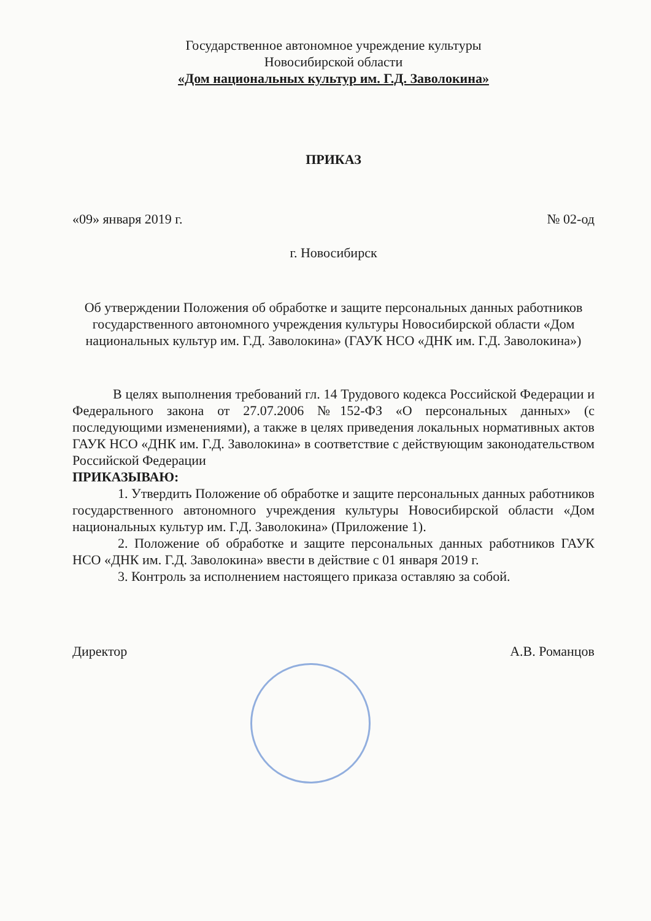Государственное автономное учреждение культуры
Новосибирской области
«Дом национальных культур им. Г.Д. Заволокина»
ПРИКАЗ
«09» января 2019 г. № 02-од
г. Новосибирск
Об утверждении Положения об обработке и защите персональных данных работников государственного автономного учреждения культуры Новосибирской области «Дом национальных культур им. Г.Д. Заволокина» (ГАУК НСО «ДНК им. Г.Д. Заволокина»)
В целях выполнения требований гл. 14 Трудового кодекса Российской Федерации и Федерального закона от 27.07.2006 №152-ФЗ «О персональных данных» (с последующими изменениями), а также в целях приведения локальных нормативных актов ГАУК НСО «ДНК им. Г.Д. Заволокина» в соответствие с действующим законодательством Российской Федерации
ПРИКАЗЫВАЮ:
1. Утвердить Положение об обработке и защите персональных данных работников государственного автономного учреждения культуры Новосибирской области «Дом национальных культур им. Г.Д. Заволокина» (Приложение 1).
2. Положение об обработке и защите персональных данных работников ГАУК НСО «ДНК им. Г.Д. Заволокина» ввести в действие с 01 января 2019 г.
3. Контроль за исполнением настоящего приказа оставляю за собой.
Директор А.В. Романцов